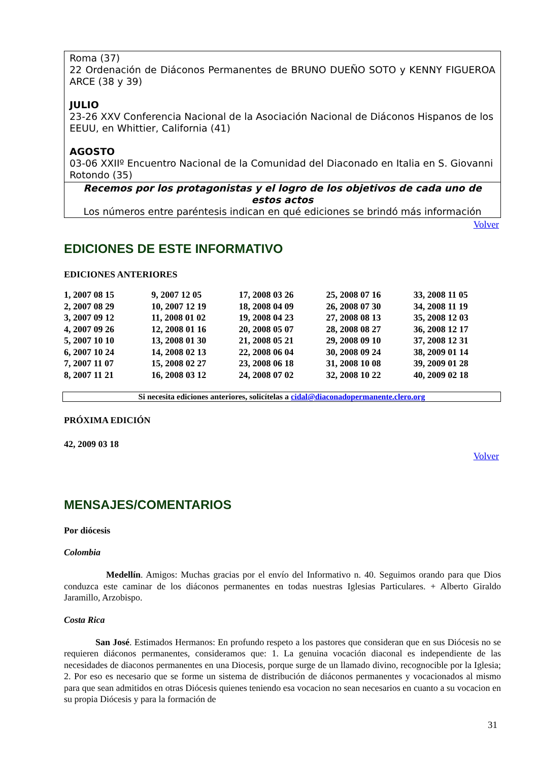Roma (37)
22 Ordenación de Diáconos Permanentes de BRUNO DUEÑO SOTO y KENNY FIGUEROA ARCE (38 y 39)
JULIO
23-26 XXV Conferencia Nacional de la Asociación Nacional de Diáconos Hispanos de los EEUU, en Whittier, California (41)
AGOSTO
03-06 XXIIº Encuentro Nacional de la Comunidad del Diaconado en Italia en S. Giovanni Rotondo (35)
Recemos por los protagonistas y el logro de los objetivos de cada uno de estos actos
Los números entre paréntesis indican en qué ediciones se brindó más información
Volver
EDICIONES DE ESTE INFORMATIVO
EDICIONES ANTERIORES
| 1, 2007 08 15 | 9, 2007 12 05 | 17, 2008 03 26 | 25, 2008 07 16 | 33, 2008 11 05 |
| 2, 2007 08 29 | 10, 2007 12 19 | 18, 2008 04 09 | 26, 2008 07 30 | 34, 2008 11 19 |
| 3, 2007 09 12 | 11, 2008 01 02 | 19, 2008 04 23 | 27, 2008 08 13 | 35, 2008 12 03 |
| 4, 2007 09 26 | 12, 2008 01 16 | 20, 2008 05 07 | 28, 2008 08 27 | 36, 2008 12 17 |
| 5, 2007 10 10 | 13, 2008 01 30 | 21, 2008 05 21 | 29, 2008 09 10 | 37, 2008 12 31 |
| 6, 2007 10 24 | 14, 2008 02 13 | 22, 2008 06 04 | 30, 2008 09 24 | 38, 2009 01 14 |
| 7, 2007 11 07 | 15, 2008 02 27 | 23, 2008 06 18 | 31, 2008 10 08 | 39, 2009 01 28 |
| 8, 2007 11 21 | 16, 2008 03 12 | 24, 2008 07 02 | 32, 2008 10 22 | 40, 2009 02 18 |
Si necesita ediciones anteriores, solicítelas a cidal@diaconadopermanente.clero.org
PRÓXIMA EDICIÓN
42, 2009 03 18
Volver
MENSAJES/COMENTARIOS
Por diócesis
Colombia
Medellín. Amigos: Muchas gracias por el envío del Informativo n. 40. Seguimos orando para que Dios conduzca este caminar de los diáconos permanentes en todas nuestras Iglesias Particulares. + Alberto Giraldo Jaramillo, Arzobispo.
Costa Rica
San José. Estimados Hermanos: En profundo respeto a los pastores que consideran que en sus Diócesis no se requieren diáconos permanentes, consideramos que: 1. La genuina vocación diaconal es independiente de las necesidades de diaconos permanentes en una Diocesis, porque surge de un llamado divino, recognocible por la Iglesia; 2. Por eso es necesario que se forme un sistema de distribución de diáconos permanentes y vocacionados al mismo para que sean admitidos en otras Diócesis quienes teniendo esa vocacion no sean necesarios en cuanto a su vocacion en su propia Diócesis y para la formación de
31